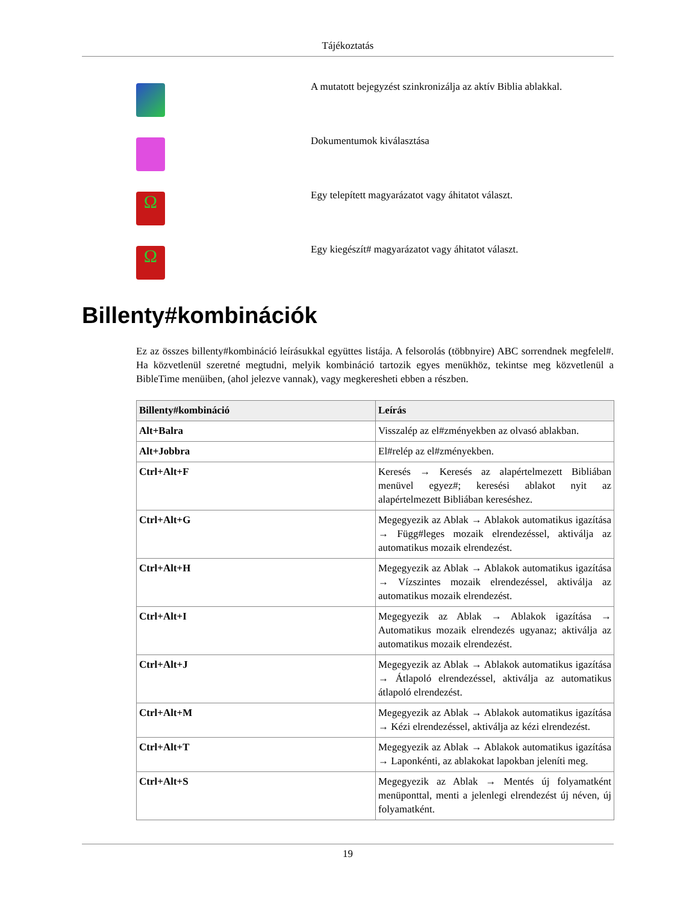Tájékoztatás
A mutatott bejegyzést szinkronizálja az aktív Biblia ablakkal.
Dokumentumok kiválasztása
Ω
Egy telepített magyarázatot vagy áhitatot választ.
Ω
Egy kiegészít# magyarázatot vagy áhitatot választ.
Billenty#kombinációk
Ez az összes billenty#kombináció leírásukkal együttes listája. A felsorolás (többnyire) ABC sorrendnek megfelel#. Ha közvetlenül szeretné megtudni, melyik kombináció tartozik egyes menükhöz, tekintse meg közvetlenül a BibleTime menüiben, (ahol jelezve vannak), vagy megkeresheti ebben a részben.
| Billenty#kombináció | Leírás |
| --- | --- |
| Alt+Balra | Visszalép az el#zményekben az olvasó ablakban. |
| Alt+Jobbra | El#relép az el#zményekben. |
| Ctrl+Alt+F | Keresés → Keresés az alapértelmezett Bibliában menüvel egyez#; keresési ablakot nyit az alapértelmezett Bibliában kereséshez. |
| Ctrl+Alt+G | Megegyezik az Ablak → Ablakok automatikus igazítása → Függ#leges mozaik elrendezéssel, aktiválja az automatikus mozaik elrendezést. |
| Ctrl+Alt+H | Megegyezik az Ablak → Ablakok automatikus igazítása → Vízszintes mozaik elrendezéssel, aktiválja az automatikus mozaik elrendezést. |
| Ctrl+Alt+I | Megegyezik az Ablak → Ablakok igazítása → Automatikus mozaik elrendezés ugyanaz; aktiválja az automatikus mozaik elrendezést. |
| Ctrl+Alt+J | Megegyezik az Ablak → Ablakok automatikus igazítása → Átlapoló elrendezéssel, aktiválja az automatikus átlapoló elrendezést. |
| Ctrl+Alt+M | Megegyezik az Ablak → Ablakok automatikus igazítása → Kézi elrendezéssel, aktiválja az kézi elrendezést. |
| Ctrl+Alt+T | Megegyezik az Ablak → Ablakok automatikus igazítása → Laponkénti, az ablakokat lapokban jeleníti meg. |
| Ctrl+Alt+S | Megegyezik az Ablak → Mentés új folyamatként menüponttal, menti a jelenlegi elrendezést új néven, új folyamatként. |
19